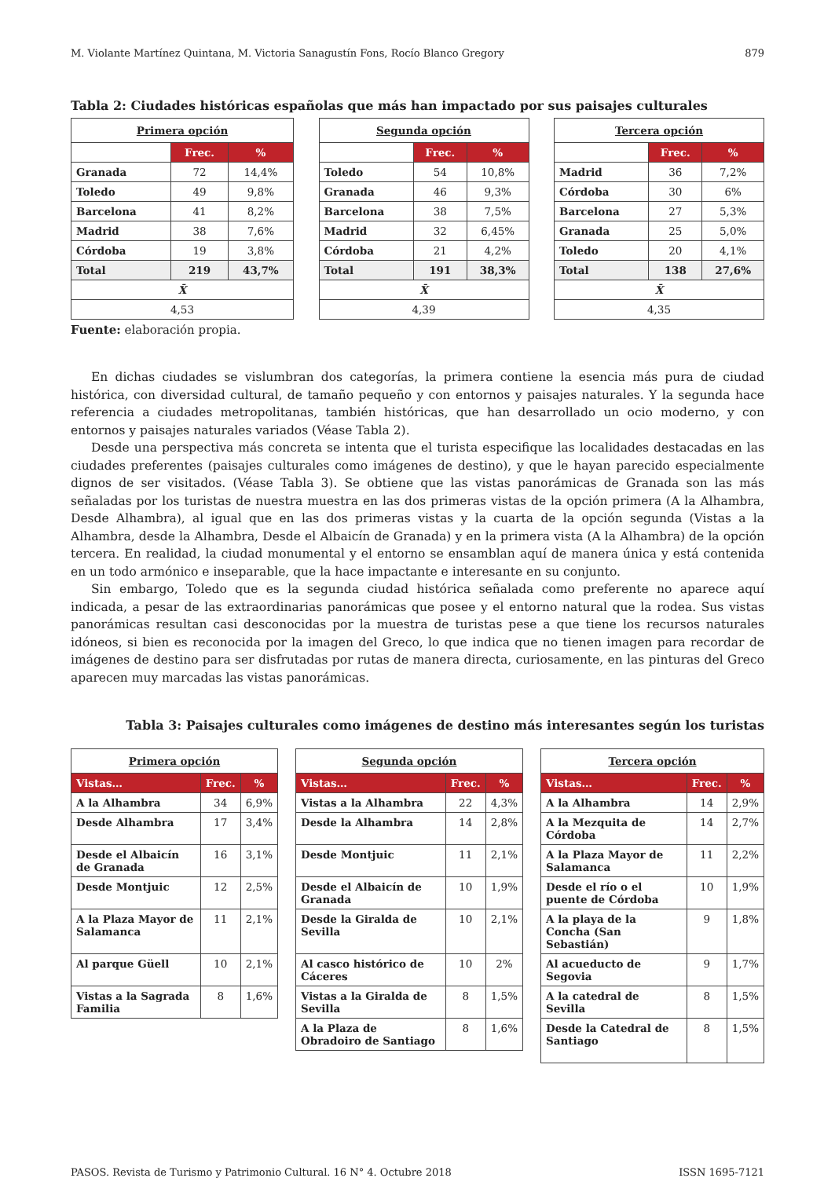M. Violante Martínez Quintana, M. Victoria Sanagustín Fons, Rocío Blanco Gregory 879
Tabla 2: Ciudades históricas españolas que más han impactado por sus paisajes culturales
| Primera opción | | |
| --- | --- | --- |
| | Frec. | % |
| Granada | 72 | 14,4% |
| Toledo | 49 | 9,8% |
| Barcelona | 41 | 8,2% |
| Madrid | 38 | 7,6% |
| Córdoba | 19 | 3,8% |
| Total | 219 | 43,7% |
| X̄ | | |
| 4,53 | | |
| Segunda opción | | |
| --- | --- | --- |
| | Frec. | % |
| Toledo | 54 | 10,8% |
| Granada | 46 | 9,3% |
| Barcelona | 38 | 7,5% |
| Madrid | 32 | 6,45% |
| Córdoba | 21 | 4,2% |
| Total | 191 | 38,3% |
| X̄ | | |
| 4,39 | | |
| Tercera opción | | |
| --- | --- | --- |
| | Frec. | % |
| Madrid | 36 | 7,2% |
| Córdoba | 30 | 6% |
| Barcelona | 27 | 5,3% |
| Granada | 25 | 5,0% |
| Toledo | 20 | 4,1% |
| Total | 138 | 27,6% |
| X̄ | | |
| 4,35 | | |
Fuente: elaboración propia.
En dichas ciudades se vislumbran dos categorías, la primera contiene la esencia más pura de ciudad histórica, con diversidad cultural, de tamaño pequeño y con entornos y paisajes naturales. Y la segunda hace referencia a ciudades metropolitanas, también históricas, que han desarrollado un ocio moderno, y con entornos y paisajes naturales variados (Véase Tabla 2).
Desde una perspectiva más concreta se intenta que el turista especifique las localidades destacadas en las ciudades preferentes (paisajes culturales como imágenes de destino), y que le hayan parecido especialmente dignos de ser visitados. (Véase Tabla 3). Se obtiene que las vistas panorámicas de Granada son las más señaladas por los turistas de nuestra muestra en las dos primeras vistas de la opción primera (A la Alhambra, Desde Alhambra), al igual que en las dos primeras vistas y la cuarta de la opción segunda (Vistas a la Alhambra, desde la Alhambra, Desde el Albaicín de Granada) y en la primera vista (A la Alhambra) de la opción tercera. En realidad, la ciudad monumental y el entorno se ensamblan aquí de manera única y está contenida en un todo armónico e inseparable, que la hace impactante e interesante en su conjunto.
Sin embargo, Toledo que es la segunda ciudad histórica señalada como preferente no aparece aquí indicada, a pesar de las extraordinarias panorámicas que posee y el entorno natural que la rodea. Sus vistas panorámicas resultan casi desconocidas por la muestra de turistas pese a que tiene los recursos naturales idóneos, si bien es reconocida por la imagen del Greco, lo que indica que no tienen imagen para recordar de imágenes de destino para ser disfrutadas por rutas de manera directa, curiosamente, en las pinturas del Greco aparecen muy marcadas las vistas panorámicas.
Tabla 3: Paisajes culturales como imágenes de destino más interesantes según los turistas
| Primera opción | | |
| --- | --- | --- |
| Vistas… | Frec. | % |
| A la Alhambra | 34 | 6,9% |
| Desde Alhambra | 17 | 3,4% |
| Desde el Albaicín de Granada | 16 | 3,1% |
| Desde Montjuic | 12 | 2,5% |
| A la Plaza Mayor de Salamanca | 11 | 2,1% |
| Al parque Güell | 10 | 2,1% |
| Vistas a la Sagrada Familia | 8 | 1,6% |
| Segunda opción | | |
| --- | --- | --- |
| Vistas… | Frec. | % |
| Vistas a la Alhambra | 22 | 4,3% |
| Desde la Alhambra | 14 | 2,8% |
| Desde Montjuic | 11 | 2,1% |
| Desde el Albaicín de Granada | 10 | 1,9% |
| Desde la Giralda de Sevilla | 10 | 2,1% |
| Al casco histórico de Cáceres | 10 | 2% |
| Vistas a la Giralda de Sevilla | 8 | 1,5% |
| A la Plaza de Obradoiro de Santiago | 8 | 1,6% |
| Tercera opción | | |
| --- | --- | --- |
| Vistas… | Frec. | % |
| A la Alhambra | 14 | 2,9% |
| A la Mezquita de Córdoba | 14 | 2,7% |
| A la Plaza Mayor de Salamanca | 11 | 2,2% |
| Desde el río o el puente de Córdoba | 10 | 1,9% |
| A la playa de la Concha (San Sebastián) | 9 | 1,8% |
| Al acueducto de Segovia | 9 | 1,7% |
| A la catedral de Sevilla | 8 | 1,5% |
| Desde la Catedral de Santiago | 8 | 1,5% |
PASOS. Revista de Turismo y Patrimonio Cultural. 16 N° 4. Octubre 2018 ISSN 1695-7121